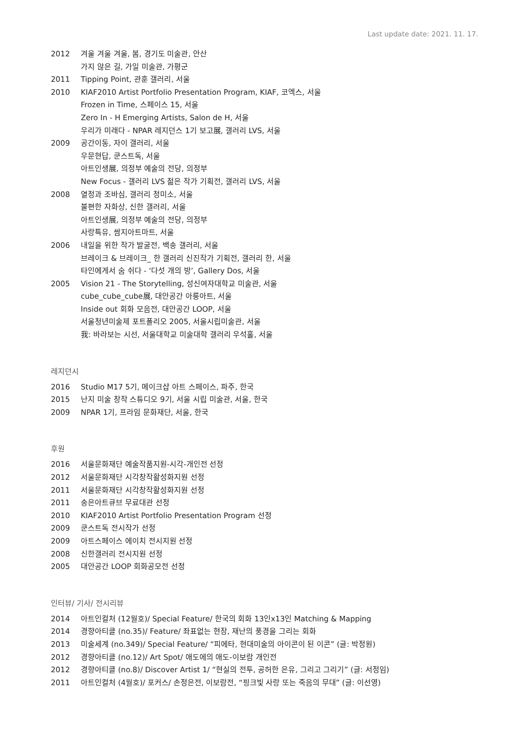Last update date: 2021. 11. 17.
2012 겨울 겨울 겨울, 봄, 경기도 미술관, 안산
가지 않은 길, 가일 미술관, 가평군
2011 Tipping Point, 관훈 갤러리, 서울
2010 KIAF2010 Artist Portfolio Presentation Program, KIAF, 코엑스, 서울
Frozen in Time, 스페이스 15, 서울
Zero In - H Emerging Artists, Salon de H, 서울
우리가 미래다 - NPAR 레지던스 1기 보고展, 갤러리 LVS, 서울
2009 공간이동, 자이 갤러리, 서울
우문현답, 쿤스트독, 서울
아트인생展, 의정부 예술의 전당, 의정부
New Focus - 갤러리 LVS 젊은 작가 기획전, 갤러리 LVS, 서울
2008 열정과 조바심, 갤러리 정미소, 서울
불편한 자화상, 신한 갤러리, 서울
아트인생展, 의정부 예술의 전당, 의정부
사랑특유, 쌈지아트마트, 서울
2006 내일을 위한 작가 발굴전, 백송 갤러리, 서울
브레이크 & 브레이크_ 한 갤러리 신진작가 기획전, 갤러리 한, 서울
타인에게서 숨 쉬다 - ‘다섯 개의 방’, Gallery Dos, 서울
2005 Vision 21 - The Storytelling, 성신여자대학교 미술관, 서울
cube_cube_cube展, 대안공간 아룽아트, 서울
Inside out 회화 모음전, 대안공간 LOOP, 서울
서울청년미술제 포트폴리오 2005, 서울시립미술관, 서울
我: 바라보는 시선, 서울대학교 미술대학 갤러리 우석홀, 서울
레지던시
2016 Studio M17 5기, 메이크샵 아트 스페이스, 파주, 한국
2015 난지 미술 창작 스튜디오 9기, 서울 시립 미술관, 서울, 한국
2009 NPAR 1기, 프라임 문화재단, 서울, 한국
후원
2016 서울문화재단 예술작품지원-시각-개인전 선정
2012 서울문화재단 시각창작활성화지원 선정
2011 서울문화재단 시각창작활성화지원 선정
2011 송은아트큐브 무료대관 선정
2010 KIAF2010 Artist Portfolio Presentation Program 선정
2009 쿤스트독 전시작가 선정
2009 아트스페이스 에이치 전시지원 선정
2008 신한갤러리 전시지원 선정
2005 대안공간 LOOP 회화공모전 선정
인터뷰/ 기사/ 전시리뷰
2014 아트인컬처 (12월호)/ Special Feature/ 한국의 회화 13인x13인 Matching & Mapping
2014 경향아티클 (no.35)/ Feature/ 좌표없는 현장, 재난의 풍경을 그리는 회화
2013 미술세계 (no.349)/ Special Feature/ “피에타, 현대미술의 아이콘이 된 이콘” (글: 박정원)
2012 경향아티클 (no.12)/ Art Spot/ 애도에의 애도-이보람 개인전
2012 경향아티클 (no.8)/ Discover Artist 1/ “현실의 전투, 공허한 은유, 그리고 그리기” (글: 서정임)
2011 아트인컬처 (4월호)/ 포커스/ 손정은전, 이보람전, “핑크빛 사랑 또는 죽음의 무대” (글: 이선영)